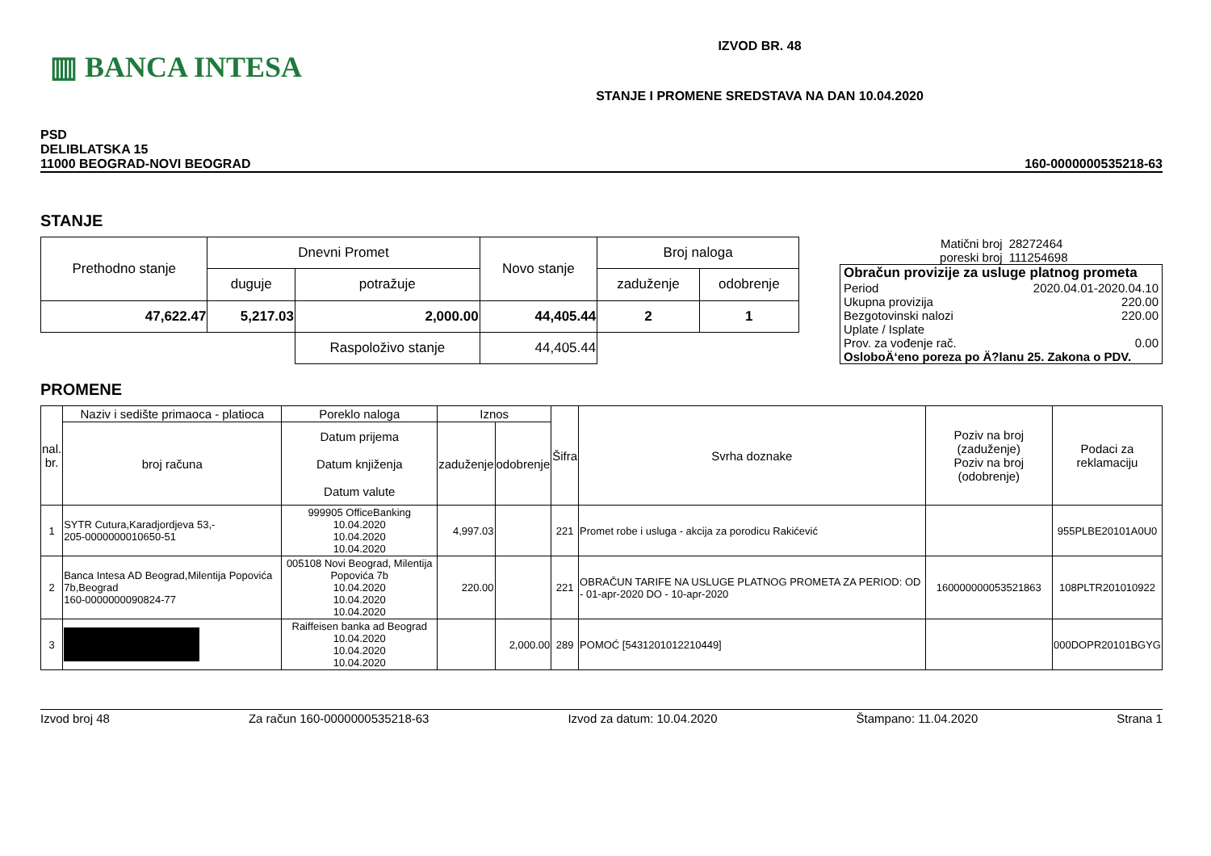▥ BANCA INTESA
IZVOD BR. 48
STANJE I PROMENE SREDSTAVA NA DAN 10.04.2020
PSD
DELIBLATSKA 15
11000 BEOGRAD-NOVI BEOGRAD
160-0000000535218-63
STANJE
| Prethodno stanje | Dnevni Promet | | Novo stanje | Broj naloga | |
| | duguje | potražuje | | zaduženje | odobrenje |
| 47,622.47 | 5,217.03 | 2,000.00 | 44,405.44 | 2 | 1 |
| | | Raspoloživo stanje | 44,405.44 | | |
| Matični broj poreski broj | 28272464 111254698 |
| Obračun provizije za usluge platnog prometa | |
| Period | 2020.04.01-2020.04.10 |
| Ukupna provizija | 220.00 |
| Bezgotovinski nalozi | 220.00 |
| Uplate / Isplate | |
| Prov. za vođenje rač. | 0.00 |
| OsloboÄ‘eno poreza po Ä?lanu 25. Zakona o PDV. | |
PROMENE
| nal. br. | Naziv i sedište primaoca - platioca | Poreklo naloga | Iznos | | Šifra | Svrha doznake | Poziv na broj (zaduženje) Poziv na broj (odobrenje) | Podaci za reklamaciju |
| --- | --- | --- | --- | --- | --- | --- | --- | --- |
| | broj računa | Datum prijema Datum knjiženja Datum valute | zaduženje | odobrenje | | | | |
| 1 | SYTR Cutura,Karadjordjeva 53,- 205-0000000010650-51 | 999905 OfficeBanking 10.04.2020 10.04.2020 10.04.2020 | 4,997.03 | | 221 | Promet robe i usluga - akcija za porodicu Rakićević | | 955PLBE20101A0U0 |
| 2 | Banca Intesa AD Beograd,Milentija Popovića 7b,Beograd 160-0000000090824-77 | 005108 Novi Beograd, Milentija Popovića 7b 10.04.2020 10.04.2020 10.04.2020 | 220.00 | | 221 | OBRAČUN TARIFE NA USLUGE PLATNOG PROMETA ZA PERIOD: OD - 01-apr-2020 DO - 10-apr-2020 | 160000000053521863 | 108PLTR201010922 |
| 3 | | Raiffeisen banka ad Beograd 10.04.2020 10.04.2020 10.04.2020 | | 2,000.00 | 289 | POMOĆ [5431201012210449] | | 000DOPR20101BGYG |
Izvod broj 48 Za račun 160-0000000535218-63 Izvod za datum: 10.04.2020 Štampano: 11.04.2020 Strana 1